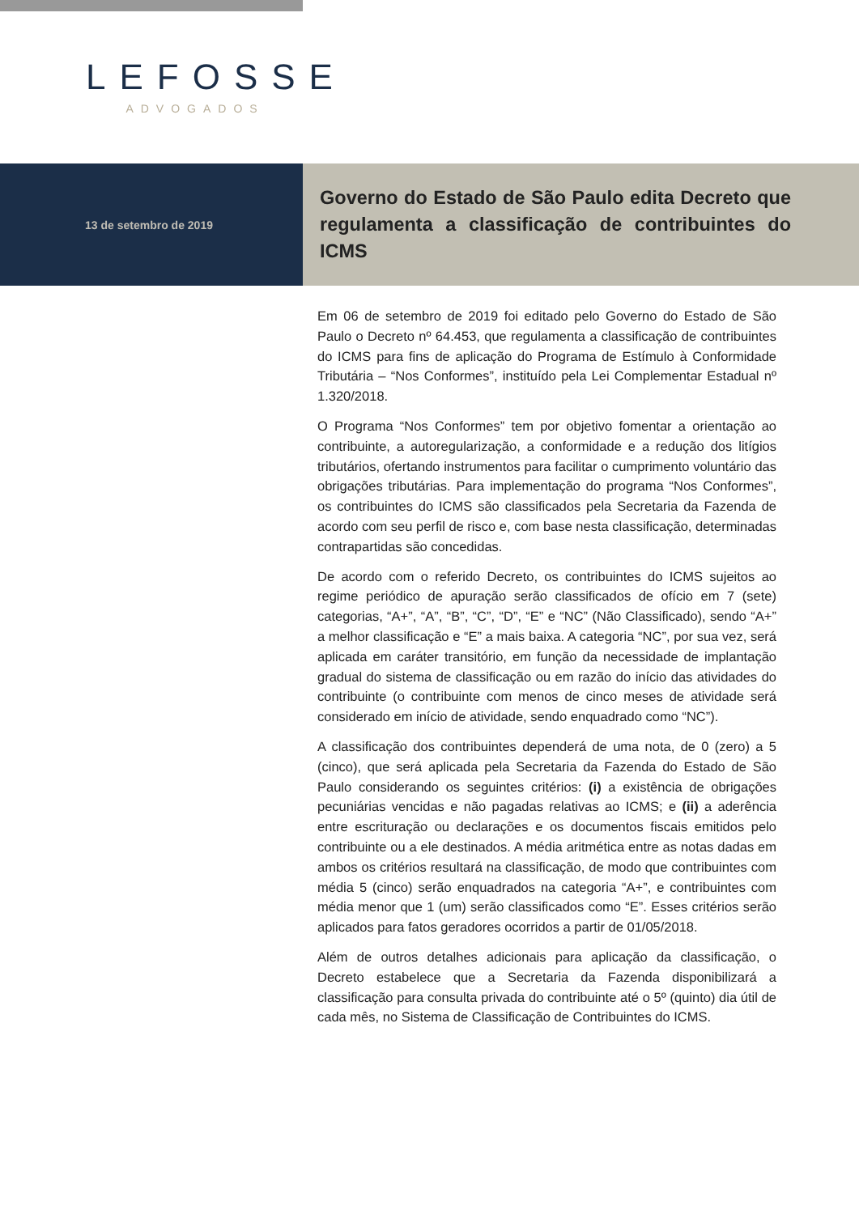LEFOSSE
ADVOGADOS
13 de setembro de 2019
Governo do Estado de São Paulo edita Decreto que regulamenta a classificação de contribuintes do ICMS
Em 06 de setembro de 2019 foi editado pelo Governo do Estado de São Paulo o Decreto nº 64.453, que regulamenta a classificação de contribuintes do ICMS para fins de aplicação do Programa de Estímulo à Conformidade Tributária – “Nos Conformes”, instituído pela Lei Complementar Estadual nº 1.320/2018.
O Programa “Nos Conformes” tem por objetivo fomentar a orientação ao contribuinte, a autoregularização, a conformidade e a redução dos litígios tributários, ofertando instrumentos para facilitar o cumprimento voluntário das obrigações tributárias. Para implementação do programa “Nos Conformes”, os contribuintes do ICMS são classificados pela Secretaria da Fazenda de acordo com seu perfil de risco e, com base nesta classificação, determinadas contrapartidas são concedidas.
De acordo com o referido Decreto, os contribuintes do ICMS sujeitos ao regime periódico de apuração serão classificados de ofício em 7 (sete) categorias, “A+”, “A”, “B”, “C”, “D”, “E” e “NC” (Não Classificado), sendo “A+” a melhor classificação e “E” a mais baixa. A categoria “NC”, por sua vez, será aplicada em caráter transitório, em função da necessidade de implantação gradual do sistema de classificação ou em razão do início das atividades do contribuinte (o contribuinte com menos de cinco meses de atividade será considerado em início de atividade, sendo enquadrado como “NC”).
A classificação dos contribuintes dependerá de uma nota, de 0 (zero) a 5 (cinco), que será aplicada pela Secretaria da Fazenda do Estado de São Paulo considerando os seguintes critérios: (i) a existência de obrigações pecuniárias vencidas e não pagadas relativas ao ICMS; e (ii) a aderência entre escrituração ou declarações e os documentos fiscais emitidos pelo contribuinte ou a ele destinados. A média aritmética entre as notas dadas em ambos os critérios resultará na classificação, de modo que contribuintes com média 5 (cinco) serão enquadrados na categoria “A+”, e contribuintes com média menor que 1 (um) serão classificados como “E”. Esses critérios serão aplicados para fatos geradores ocorridos a partir de 01/05/2018.
Além de outros detalhes adicionais para aplicação da classificação, o Decreto estabelece que a Secretaria da Fazenda disponibilizará a classificação para consulta privada do contribuinte até o 5º (quinto) dia útil de cada mês, no Sistema de Classificação de Contribuintes do ICMS.